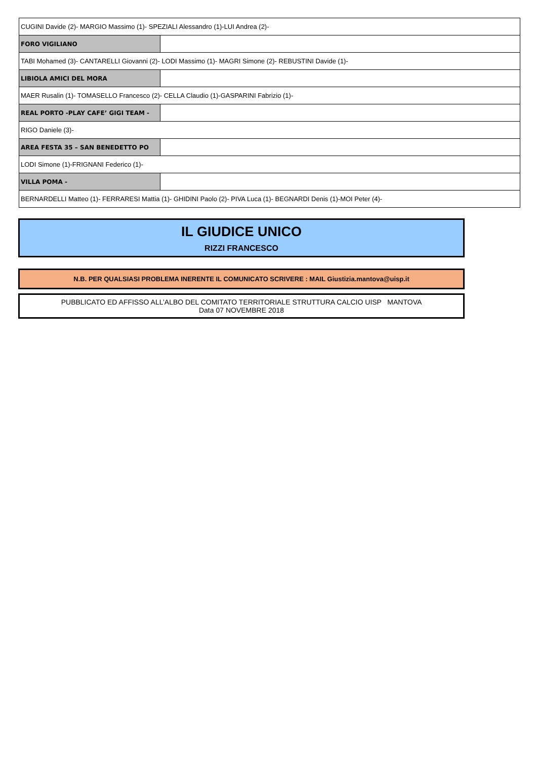| CUGINI Davide (2)- MARGIO Massimo (1)- SPEZIALI Alessandro (1)-LUI Andrea (2)- | |
| FORO VIGILIANO | |
| TABI Mohamed (3)- CANTARELLI Giovanni (2)- LODI Massimo (1)- MAGRI Simone (2)- REBUSTINI Davide (1)- | |
| LIBIOLA AMICI DEL MORA | |
| MAER Rusalin (1)- TOMASELLO Francesco (2)- CELLA Claudio (1)-GASPARINI Fabrizio (1)- | |
| REAL PORTO -PLAY CAFE’ GIGI TEAM - | |
| RIGO Daniele (3)- | |
| AREA FESTA 35 – SAN BENEDETTO PO | |
| LODI Simone (1)-FRIGNANI Federico (1)- | |
| VILLA POMA - | |
| BERNARDELLI Matteo (1)- FERRARESI Mattia (1)- GHIDINI Paolo (2)- PIVA Luca (1)- BEGNARDI Denis (1)-MOI Peter (4)- | |
IL GIUDICE UNICO
RIZZI FRANCESCO
N.B. PER QUALSIASI PROBLEMA INERENTE IL COMUNICATO SCRIVERE : MAIL Giustizia.mantova@uisp.it
PUBBLICATO ED AFFISSO ALL’ALBO DEL COMITATO TERRITORIALE STRUTTURA CALCIO UISP MANTOVA
Data 07 NOVEMBRE 2018